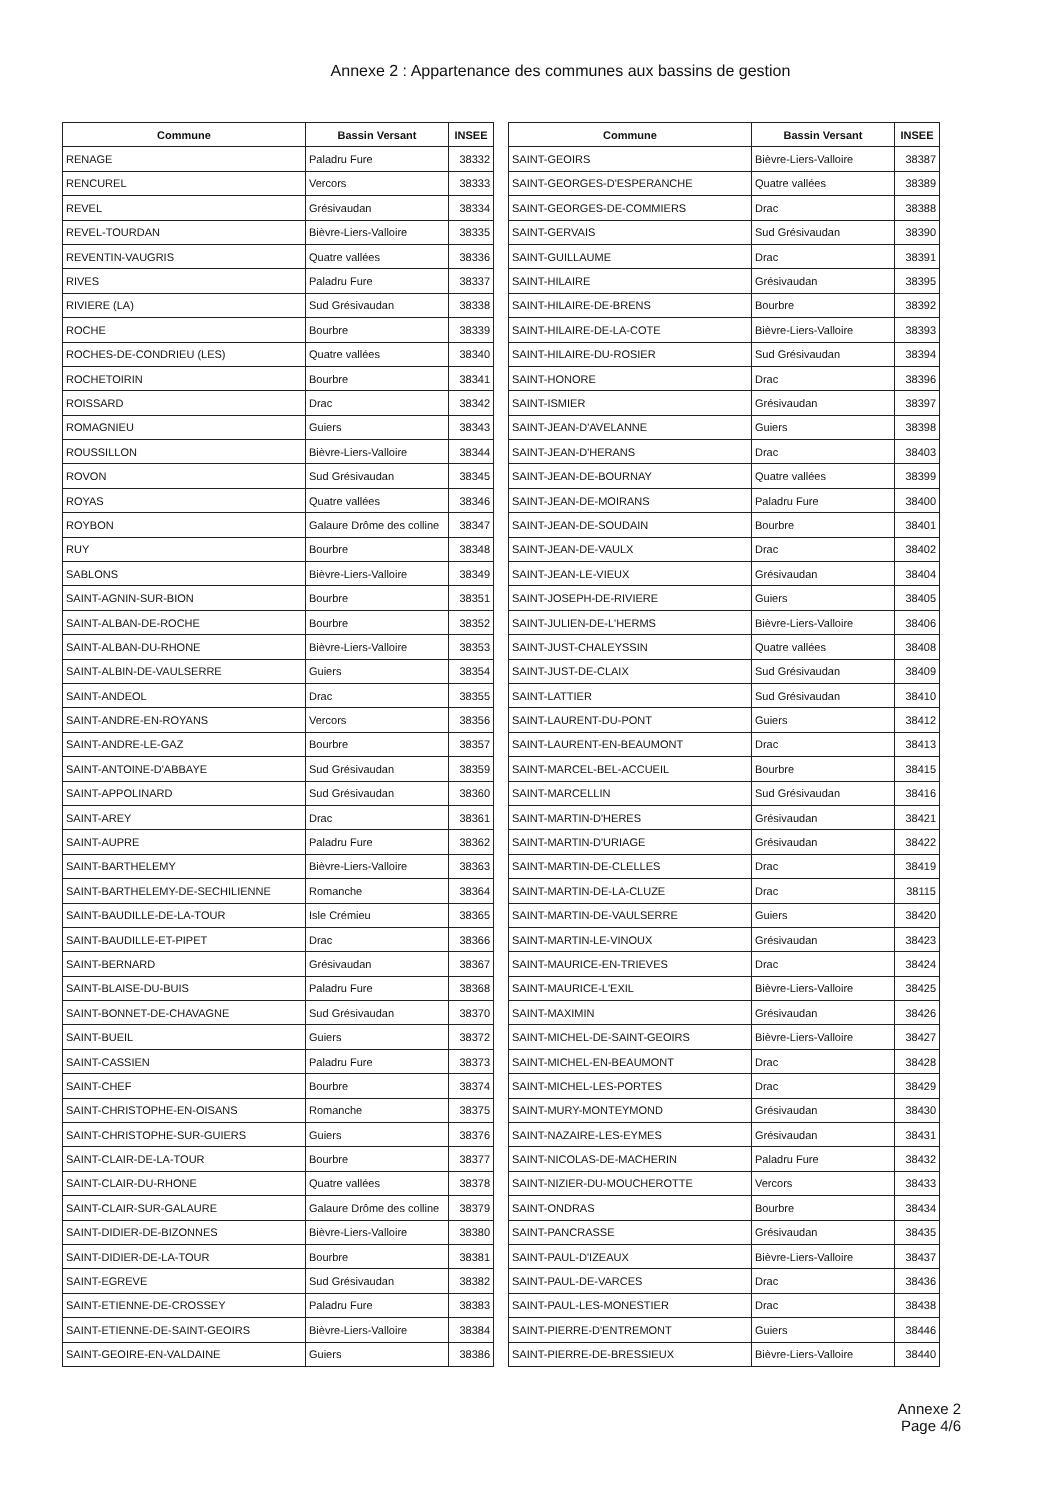Annexe 2 : Appartenance des communes aux bassins de gestion
| Commune | Bassin Versant | INSEE |
| --- | --- | --- |
| RENAGE | Paladru Fure | 38332 |
| RENCUREL | Vercors | 38333 |
| REVEL | Grésivaudan | 38334 |
| REVEL-TOURDAN | Bièvre-Liers-Valloire | 38335 |
| REVENTIN-VAUGRIS | Quatre vallées | 38336 |
| RIVES | Paladru Fure | 38337 |
| RIVIERE (LA) | Sud Grésivaudan | 38338 |
| ROCHE | Bourbre | 38339 |
| ROCHES-DE-CONDRIEU (LES) | Quatre vallées | 38340 |
| ROCHETOIRIN | Bourbre | 38341 |
| ROISSARD | Drac | 38342 |
| ROMAGNIEU | Guiers | 38343 |
| ROUSSILLON | Bièvre-Liers-Valloire | 38344 |
| ROVON | Sud Grésivaudan | 38345 |
| ROYAS | Quatre vallées | 38346 |
| ROYBON | Galaure Drôme des colline | 38347 |
| RUY | Bourbre | 38348 |
| SABLONS | Bièvre-Liers-Valloire | 38349 |
| SAINT-AGNIN-SUR-BION | Bourbre | 38351 |
| SAINT-ALBAN-DE-ROCHE | Bourbre | 38352 |
| SAINT-ALBAN-DU-RHONE | Bièvre-Liers-Valloire | 38353 |
| SAINT-ALBIN-DE-VAULSERRE | Guiers | 38354 |
| SAINT-ANDEOL | Drac | 38355 |
| SAINT-ANDRE-EN-ROYANS | Vercors | 38356 |
| SAINT-ANDRE-LE-GAZ | Bourbre | 38357 |
| SAINT-ANTOINE-D'ABBAYE | Sud Grésivaudan | 38359 |
| SAINT-APPOLINARD | Sud Grésivaudan | 38360 |
| SAINT-AREY | Drac | 38361 |
| SAINT-AUPRE | Paladru Fure | 38362 |
| SAINT-BARTHELEMY | Bièvre-Liers-Valloire | 38363 |
| SAINT-BARTHELEMY-DE-SECHILIENNE | Romanche | 38364 |
| SAINT-BAUDILLE-DE-LA-TOUR | Isle Crémieu | 38365 |
| SAINT-BAUDILLE-ET-PIPET | Drac | 38366 |
| SAINT-BERNARD | Grésivaudan | 38367 |
| SAINT-BLAISE-DU-BUIS | Paladru Fure | 38368 |
| SAINT-BONNET-DE-CHAVAGNE | Sud Grésivaudan | 38370 |
| SAINT-BUEIL | Guiers | 38372 |
| SAINT-CASSIEN | Paladru Fure | 38373 |
| SAINT-CHEF | Bourbre | 38374 |
| SAINT-CHRISTOPHE-EN-OISANS | Romanche | 38375 |
| SAINT-CHRISTOPHE-SUR-GUIERS | Guiers | 38376 |
| SAINT-CLAIR-DE-LA-TOUR | Bourbre | 38377 |
| SAINT-CLAIR-DU-RHONE | Quatre vallées | 38378 |
| SAINT-CLAIR-SUR-GALAURE | Galaure Drôme des colline | 38379 |
| SAINT-DIDIER-DE-BIZONNES | Bièvre-Liers-Valloire | 38380 |
| SAINT-DIDIER-DE-LA-TOUR | Bourbre | 38381 |
| SAINT-EGREVE | Sud Grésivaudan | 38382 |
| SAINT-ETIENNE-DE-CROSSEY | Paladru Fure | 38383 |
| SAINT-ETIENNE-DE-SAINT-GEOIRS | Bièvre-Liers-Valloire | 38384 |
| SAINT-GEOIRE-EN-VALDAINE | Guiers | 38386 |
| Commune | Bassin Versant | INSEE |
| --- | --- | --- |
| SAINT-GEOIRS | Bièvre-Liers-Valloire | 38387 |
| SAINT-GEORGES-D'ESPERANCHE | Quatre vallées | 38389 |
| SAINT-GEORGES-DE-COMMIERS | Drac | 38388 |
| SAINT-GERVAIS | Sud Grésivaudan | 38390 |
| SAINT-GUILLAUME | Drac | 38391 |
| SAINT-HILAIRE | Grésivaudan | 38395 |
| SAINT-HILAIRE-DE-BRENS | Bourbre | 38392 |
| SAINT-HILAIRE-DE-LA-COTE | Bièvre-Liers-Valloire | 38393 |
| SAINT-HILAIRE-DU-ROSIER | Sud Grésivaudan | 38394 |
| SAINT-HONORE | Drac | 38396 |
| SAINT-ISMIER | Grésivaudan | 38397 |
| SAINT-JEAN-D'AVELANNE | Guiers | 38398 |
| SAINT-JEAN-D'HERANS | Drac | 38403 |
| SAINT-JEAN-DE-BOURNAY | Quatre vallées | 38399 |
| SAINT-JEAN-DE-MOIRANS | Paladru Fure | 38400 |
| SAINT-JEAN-DE-SOUDAIN | Bourbre | 38401 |
| SAINT-JEAN-DE-VAULX | Drac | 38402 |
| SAINT-JEAN-LE-VIEUX | Grésivaudan | 38404 |
| SAINT-JOSEPH-DE-RIVIERE | Guiers | 38405 |
| SAINT-JULIEN-DE-L'HERMS | Bièvre-Liers-Valloire | 38406 |
| SAINT-JUST-CHALEYSSIN | Quatre vallées | 38408 |
| SAINT-JUST-DE-CLAIX | Sud Grésivaudan | 38409 |
| SAINT-LATTIER | Sud Grésivaudan | 38410 |
| SAINT-LAURENT-DU-PONT | Guiers | 38412 |
| SAINT-LAURENT-EN-BEAUMONT | Drac | 38413 |
| SAINT-MARCEL-BEL-ACCUEIL | Bourbre | 38415 |
| SAINT-MARCELLIN | Sud Grésivaudan | 38416 |
| SAINT-MARTIN-D'HERES | Grésivaudan | 38421 |
| SAINT-MARTIN-D'URIAGE | Grésivaudan | 38422 |
| SAINT-MARTIN-DE-CLELLES | Drac | 38419 |
| SAINT-MARTIN-DE-LA-CLUZE | Drac | 38115 |
| SAINT-MARTIN-DE-VAULSERRE | Guiers | 38420 |
| SAINT-MARTIN-LE-VINOUX | Grésivaudan | 38423 |
| SAINT-MAURICE-EN-TRIEVES | Drac | 38424 |
| SAINT-MAURICE-L'EXIL | Bièvre-Liers-Valloire | 38425 |
| SAINT-MAXIMIN | Grésivaudan | 38426 |
| SAINT-MICHEL-DE-SAINT-GEOIRS | Bièvre-Liers-Valloire | 38427 |
| SAINT-MICHEL-EN-BEAUMONT | Drac | 38428 |
| SAINT-MICHEL-LES-PORTES | Drac | 38429 |
| SAINT-MURY-MONTEYMOND | Grésivaudan | 38430 |
| SAINT-NAZAIRE-LES-EYMES | Grésivaudan | 38431 |
| SAINT-NICOLAS-DE-MACHERIN | Paladru Fure | 38432 |
| SAINT-NIZIER-DU-MOUCHEROTTE | Vercors | 38433 |
| SAINT-ONDRAS | Bourbre | 38434 |
| SAINT-PANCRASSE | Grésivaudan | 38435 |
| SAINT-PAUL-D'IZEAUX | Bièvre-Liers-Valloire | 38437 |
| SAINT-PAUL-DE-VARCES | Drac | 38436 |
| SAINT-PAUL-LES-MONESTIER | Drac | 38438 |
| SAINT-PIERRE-D'ENTREMONT | Guiers | 38446 |
| SAINT-PIERRE-DE-BRESSIEUX | Bièvre-Liers-Valloire | 38440 |
Annexe 2
Page 4/6